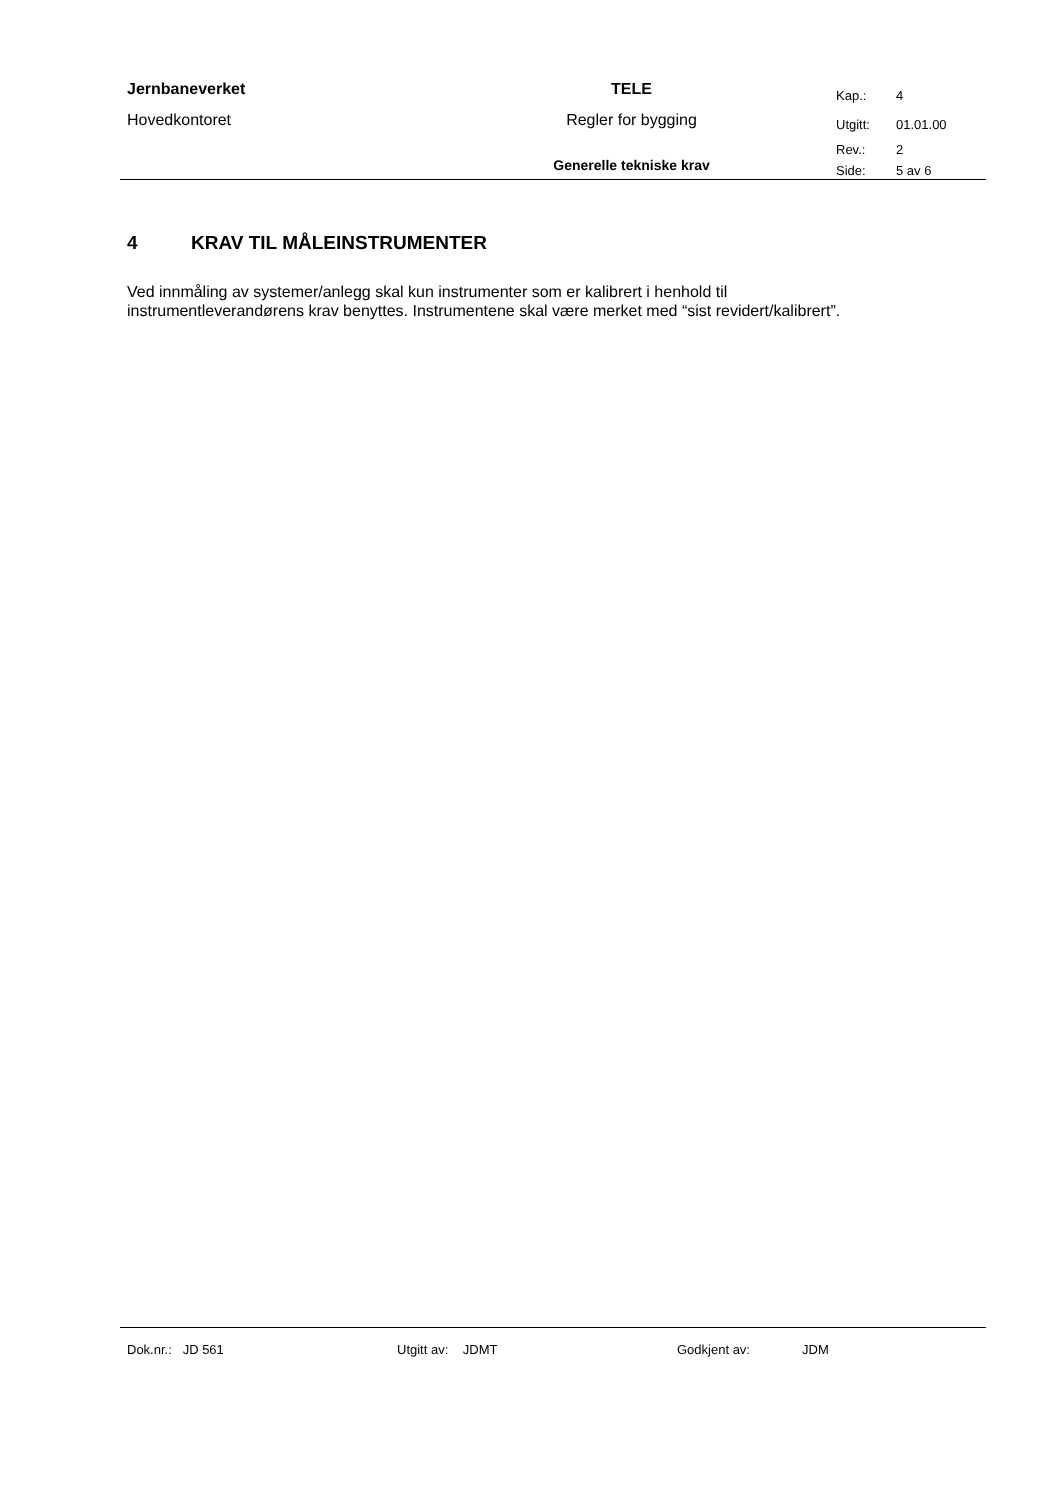| Jernbaneverket | TELE | Kap.: | 4 |
| Hovedkontoret | Regler for bygging | Utgitt: | 01.01.00 |
| | | Rev.: | 2 |
| | Generelle tekniske krav | Side: | 5 av 6 |
4 KRAV TIL MÅLEINSTRUMENTER
Ved innmåling av systemer/anlegg skal kun instrumenter som er kalibrert i henhold til instrumentleverandørens krav benyttes. Instrumentene skal være merket med “sist revidert/kalibrert”.
Dok.nr.: JD 561 Utgitt av: JDMT Godkjent av: JDM